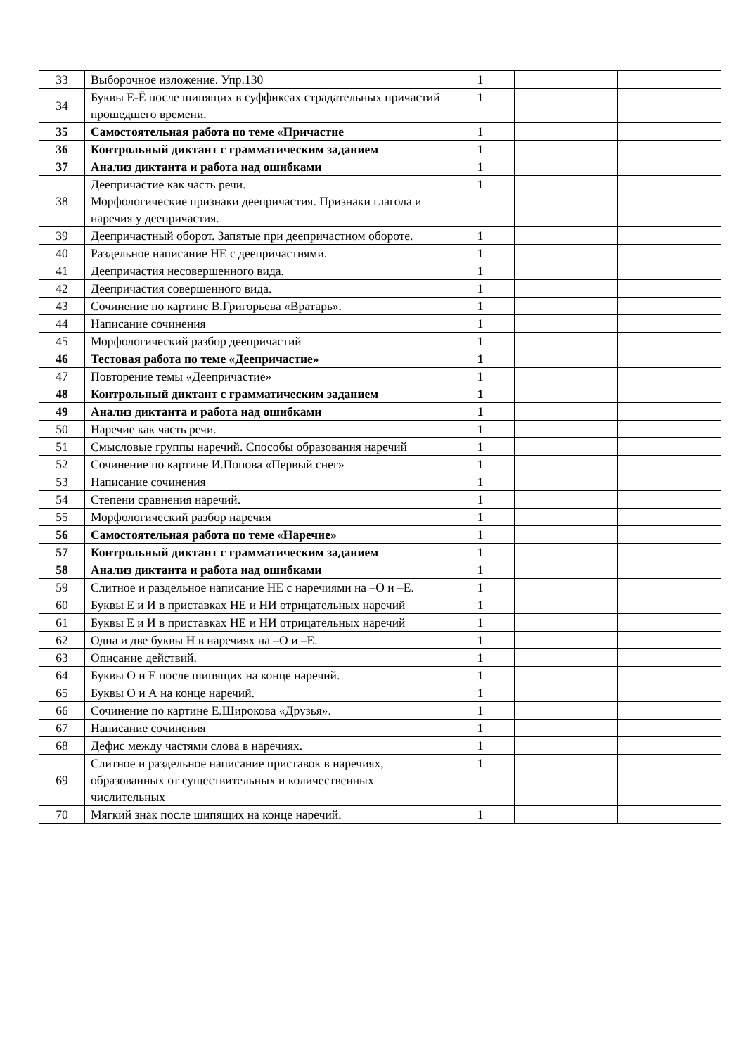| 33 | Выборочное изложение. Упр.130 | 1 | | |
| 34 | Буквы Е-Ё после шипящих в суффиксах страдательных причастий прошедшего времени. | 1 | | |
| 35 | Самостоятельная работа по теме «Причастие | 1 | | |
| 36 | Контрольный диктант с грамматическим заданием | 1 | | |
| 37 | Анализ диктанта и работа над ошибками | 1 | | |
| 38 | Деепричастие как часть речи. Морфологические признаки деепричастия. Признаки глагола и наречия у деепричастия. | 1 | | |
| 39 | Деепричастный оборот. Запятые при деепричастном обороте. | 1 | | |
| 40 | Раздельное написание НЕ с деепричастиями. | 1 | | |
| 41 | Деепричастия несовершенного вида. | 1 | | |
| 42 | Деепричастия совершенного вида. | 1 | | |
| 43 | Сочинение по картине В.Григорьева «Вратарь». | 1 | | |
| 44 | Написание сочинения | 1 | | |
| 45 | Морфологический разбор деепричастий | 1 | | |
| 46 | Тестовая работа по теме «Деепричастие» | 1 | | |
| 47 | Повторение темы «Деепричастие» | 1 | | |
| 48 | Контрольный диктант с грамматическим заданием | 1 | | |
| 49 | Анализ диктанта и работа над ошибками | 1 | | |
| 50 | Наречие как часть речи. | 1 | | |
| 51 | Смысловые группы наречий. Способы образования наречий | 1 | | |
| 52 | Сочинение по картине И.Попова «Первый снег» | 1 | | |
| 53 | Написание сочинения | 1 | | |
| 54 | Степени сравнения наречий. | 1 | | |
| 55 | Морфологический разбор наречия | 1 | | |
| 56 | Самостоятельная работа по теме «Наречие» | 1 | | |
| 57 | Контрольный диктант с грамматическим заданием | 1 | | |
| 58 | Анализ диктанта и работа над ошибками | 1 | | |
| 59 | Слитное и раздельное написание НЕ с наречиями на –О и –Е. | 1 | | |
| 60 | Буквы Е и И в приставках НЕ и НИ отрицательных наречий | 1 | | |
| 61 | Буквы Е и И в приставках НЕ и НИ отрицательных наречий | 1 | | |
| 62 | Одна и две буквы Н в наречиях на –О и –Е. | 1 | | |
| 63 | Описание действий. | 1 | | |
| 64 | Буквы О и Е после шипящих на конце наречий. | 1 | | |
| 65 | Буквы О и А на конце наречий. | 1 | | |
| 66 | Сочинение по картине Е.Широкова «Друзья». | 1 | | |
| 67 | Написание сочинения | 1 | | |
| 68 | Дефис между частями слова в наречиях. | 1 | | |
| 69 | Слитное и раздельное написание приставок в наречиях, образованных от существительных и количественных числительных | 1 | | |
| 70 | Мягкий знак после шипящих на конце наречий. | 1 | | |